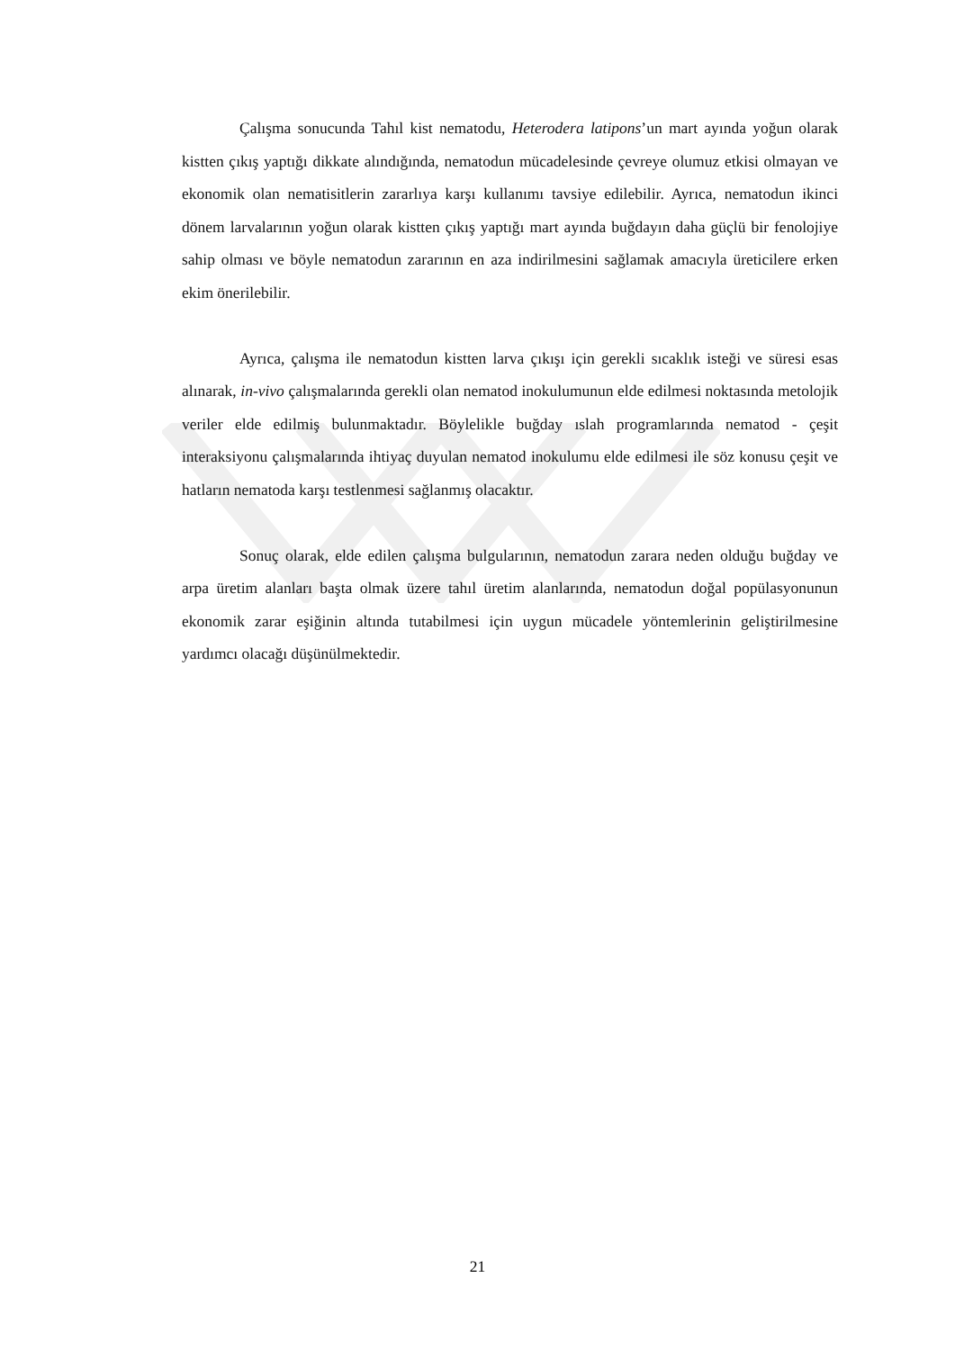Çalışma sonucunda Tahıl kist nematodu, Heterodera latipons’un mart ayında yoğun olarak kistten çıkış yaptığı dikkate alındığında, nematodun mücadelesinde çevreye olumuz etkisi olmayan ve ekonomik olan nematisitlerin zararlıya karşı kullanımı tavsiye edilebilir. Ayrıca, nematodun ikinci dönem larvalarının yoğun olarak kistten çıkış yaptığı mart ayında buğdayın daha güçlü bir fenolojiye sahip olması ve böyle nematodun zararının en aza indirilmesini sağlamak amacıyla üreticilere erken ekim önerilebilir.
Ayrıca, çalışma ile nematodun kistten larva çıkışı için gerekli sıcaklık isteği ve süresi esas alınarak, in-vivo çalışmalarında gerekli olan nematod inokulumunun elde edilmesi noktasında metolojik veriler elde edilmiş bulunmaktadır. Böylelikle buğday ıslah programlarında nematod - çeşit interaksiyonu çalışmalarında ihtiyaç duyulan nematod inokulumu elde edilmesi ile söz konusu çeşit ve hatların nematoda karşı testlenmesi sağlanmış olacaktır.
Sonuç olarak, elde edilen çalışma bulgularının, nematodun zarara neden olduğu buğday ve arpa üretim alanları başta olmak üzere tahıl üretim alanlarında, nematodun doğal popülasyonunun ekonomik zarar eşiğinin altında tutabilmesi için uygun mücadele yöntemlerinin geliştirilmesine yardımcı olacağı düşünülmektedir.
21